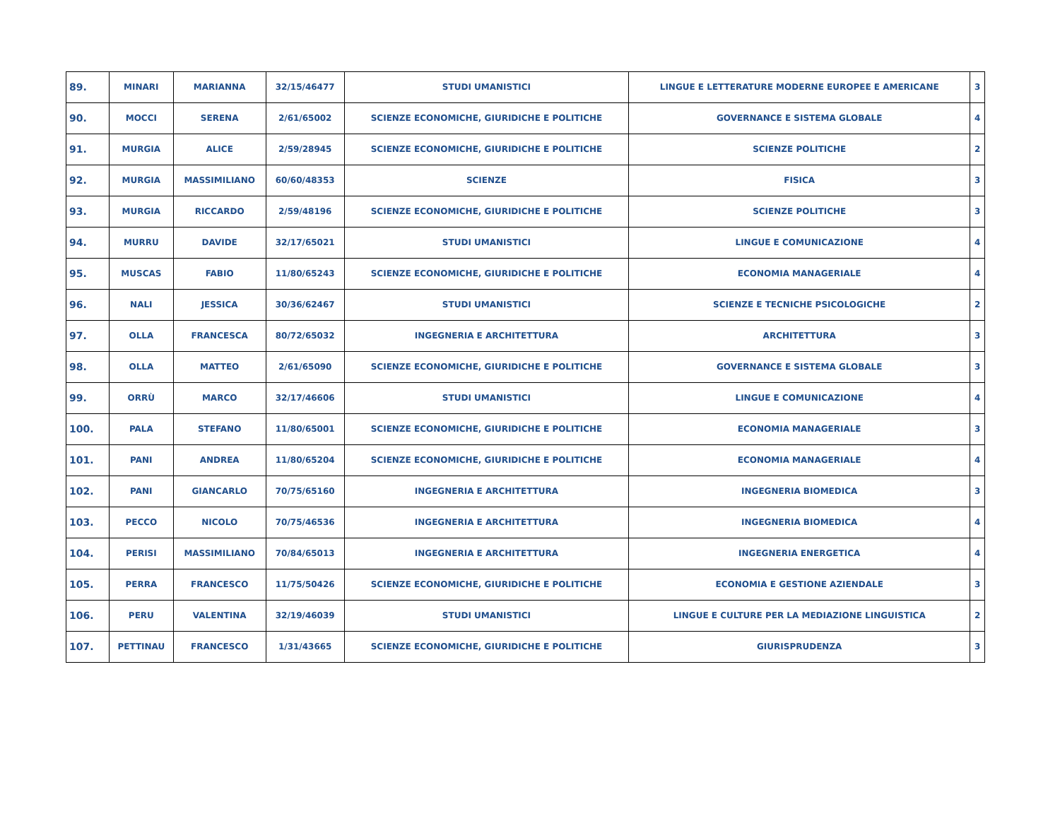| 89. | MINARI | MARIANNA | 32/15/46477 | STUDI UMANISTICI | LINGUE E LETTERATURE MODERNE EUROPEE E AMERICANE | 3 |
| 90. | MOCCI | SERENA | 2/61/65002 | SCIENZE ECONOMICHE, GIURIDICHE E POLITICHE | GOVERNANCE E SISTEMA GLOBALE | 4 |
| 91. | MURGIA | ALICE | 2/59/28945 | SCIENZE ECONOMICHE, GIURIDICHE E POLITICHE | SCIENZE POLITICHE | 2 |
| 92. | MURGIA | MASSIMILIANO | 60/60/48353 | SCIENZE | FISICA | 3 |
| 93. | MURGIA | RICCARDO | 2/59/48196 | SCIENZE ECONOMICHE, GIURIDICHE E POLITICHE | SCIENZE POLITICHE | 3 |
| 94. | MURRU | DAVIDE | 32/17/65021 | STUDI UMANISTICI | LINGUE E COMUNICAZIONE | 4 |
| 95. | MUSCAS | FABIO | 11/80/65243 | SCIENZE ECONOMICHE, GIURIDICHE E POLITICHE | ECONOMIA MANAGERIALE | 4 |
| 96. | NALI | JESSICA | 30/36/62467 | STUDI UMANISTICI | SCIENZE E TECNICHE PSICOLOGICHE | 2 |
| 97. | OLLA | FRANCESCA | 80/72/65032 | INGEGNERIA E ARCHITETTURA | ARCHITETTURA | 3 |
| 98. | OLLA | MATTEO | 2/61/65090 | SCIENZE ECONOMICHE, GIURIDICHE E POLITICHE | GOVERNANCE E SISTEMA GLOBALE | 3 |
| 99. | ORRÙ | MARCO | 32/17/46606 | STUDI UMANISTICI | LINGUE E COMUNICAZIONE | 4 |
| 100. | PALA | STEFANO | 11/80/65001 | SCIENZE ECONOMICHE, GIURIDICHE E POLITICHE | ECONOMIA MANAGERIALE | 3 |
| 101. | PANI | ANDREA | 11/80/65204 | SCIENZE ECONOMICHE, GIURIDICHE E POLITICHE | ECONOMIA MANAGERIALE | 4 |
| 102. | PANI | GIANCARLO | 70/75/65160 | INGEGNERIA E ARCHITETTURA | INGEGNERIA BIOMEDICA | 3 |
| 103. | PECCO | NICOLO | 70/75/46536 | INGEGNERIA E ARCHITETTURA | INGEGNERIA BIOMEDICA | 4 |
| 104. | PERISI | MASSIMILIANO | 70/84/65013 | INGEGNERIA E ARCHITETTURA | INGEGNERIA ENERGETICA | 4 |
| 105. | PERRA | FRANCESCO | 11/75/50426 | SCIENZE ECONOMICHE, GIURIDICHE E POLITICHE | ECONOMIA E GESTIONE AZIENDALE | 3 |
| 106. | PERU | VALENTINA | 32/19/46039 | STUDI UMANISTICI | LINGUE E CULTURE PER LA MEDIAZIONE LINGUISTICA | 2 |
| 107. | PETTINAU | FRANCESCO | 1/31/43665 | SCIENZE ECONOMICHE, GIURIDICHE E POLITICHE | GIURISPRUDENZA | 3 |